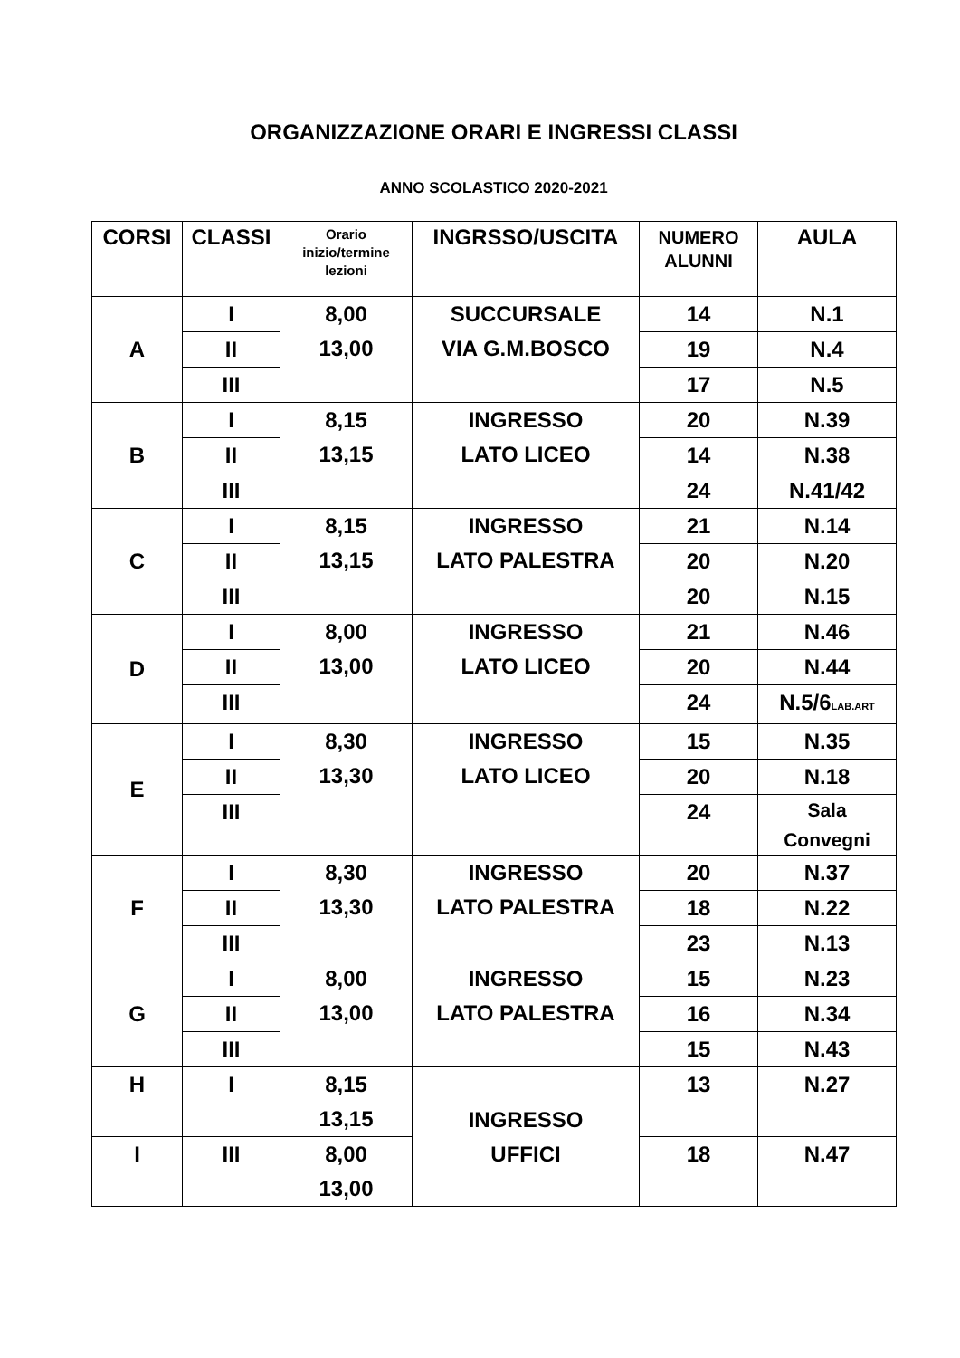ORGANIZZAZIONE ORARI E INGRESSI CLASSI
ANNO SCOLASTICO 2020-2021
| CORSI | CLASSI | Orario inizio/termine lezioni | INGRSSO/USCITA | NUMERO ALUNNI | AULA |
| --- | --- | --- | --- | --- | --- |
| A | I | 8,00 13,00 | SUCCURSALE VIA G.M.BOSCO | 14 | N.1 |
| | II | | | 19 | N.4 |
| | III | | | 17 | N.5 |
| B | I | 8,15 13,15 | INGRESSO LATO LICEO | 20 | N.39 |
| | II | | | 14 | N.38 |
| | III | | | 24 | N.41/42 |
| C | I | 8,15 13,15 | INGRESSO LATO PALESTRA | 21 | N.14 |
| | II | | | 20 | N.20 |
| | III | | | 20 | N.15 |
| D | I | 8,00 13,00 | INGRESSO LATO LICEO | 21 | N.46 |
| | II | | | 20 | N.44 |
| | III | | | 24 | N.5/6 LAB.ART |
| E | I | 8,30 13,30 | INGRESSO LATO LICEO | 15 | N.35 |
| | II | | | 20 | N.18 |
| | III | | | 24 | Sala Convegni |
| F | I | 8,30 13,30 | INGRESSO LATO PALESTRA | 20 | N.37 |
| | II | | | 18 | N.22 |
| | III | | | 23 | N.13 |
| G | I | 8,00 13,00 | INGRESSO LATO PALESTRA | 15 | N.23 |
| | II | | | 16 | N.34 |
| | III | | | 15 | N.43 |
| H | I | 8,15 13,15 | INGRESSO UFFICI | 13 | N.27 |
| I | III | 8,00 13,00 | | 18 | N.47 |